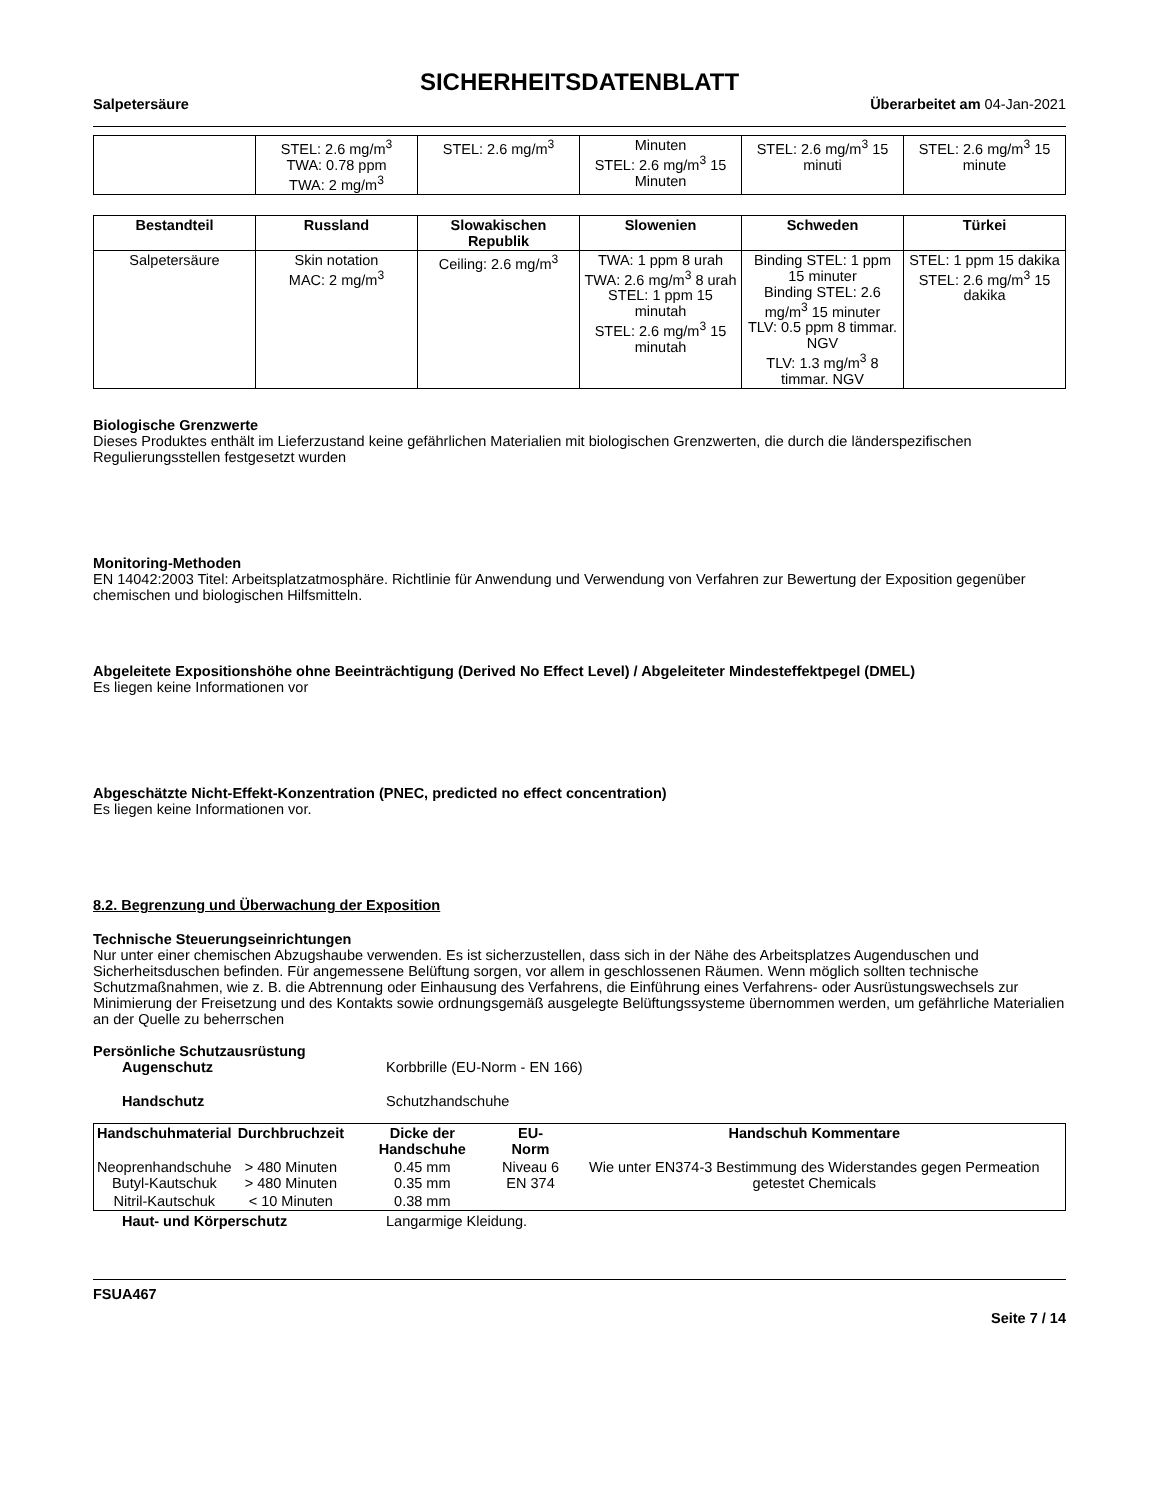SICHERHEITSDATENBLATT
Salpetersäure Überarbeitet am 04-Jan-2021
| | STEL: 2.6 mg/m<sup>3</sup> TWA: 0.78 ppm TWA: 2 mg/m<sup>3</sup> | STEL: 2.6 mg/m<sup>3</sup> | Minuten STEL: 2.6 mg/m<sup>3</sup> 15 Minuten | STEL: 2.6 mg/m<sup>3</sup> 15 minuti | STEL: 2.6 mg/m<sup>3</sup> 15 minute |
| Bestandteil | Russland | Slowakischen Republik | Slowenien | Schweden | Türkei |
| --- | --- | --- | --- | --- | --- |
| Salpetersäure | Skin notation MAC: 2 mg/m<sup>3</sup> | Ceiling: 2.6 mg/m<sup>3</sup> | TWA: 1 ppm 8 urah TWA: 2.6 mg/m<sup>3</sup> 8 urah STEL: 1 ppm 15 minutah STEL: 2.6 mg/m<sup>3</sup> 15 minutah | Binding STEL: 1 ppm 15 minuter Binding STEL: 2.6 mg/m<sup>3</sup> 15 minuter TLV: 0.5 ppm 8 timmar. NGV TLV: 1.3 mg/m<sup>3</sup> 8 timmar. NGV | STEL: 1 ppm 15 dakika STEL: 2.6 mg/m<sup>3</sup> 15 dakika |
Biologische Grenzwerte
Dieses Produktes enthält im Lieferzustand keine gefährlichen Materialien mit biologischen Grenzwerten, die durch die länderspezifischen Regulierungsstellen festgesetzt wurden
Monitoring-Methoden
EN 14042:2003 Titel: Arbeitsplatzatmosphäre. Richtlinie für Anwendung und Verwendung von Verfahren zur Bewertung der Exposition gegenüber chemischen und biologischen Hilfsmitteln.
Abgeleitete Expositionshöhe ohne Beeinträchtigung (Derived No Effect Level) / Abgeleiteter Mindesteffektpegel (DMEL)
Es liegen keine Informationen vor
Abgeschätzte Nicht-Effekt-Konzentration (PNEC, predicted no effect concentration)
Es liegen keine Informationen vor.
8.2. Begrenzung und Überwachung der Exposition
Technische Steuerungseinrichtungen
Nur unter einer chemischen Abzugshaube verwenden. Es ist sicherzustellen, dass sich in der Nähe des Arbeitsplatzes Augenduschen und Sicherheitsduschen befinden. Für angemessene Belüftung sorgen, vor allem in geschlossenen Räumen. Wenn möglich sollten technische Schutzmaßnahmen, wie z. B. die Abtrennung oder Einhausung des Verfahrens, die Einführung eines Verfahrens- oder Ausrüstungswechsels zur Minimierung der Freisetzung und des Kontakts sowie ordnungsgemäß ausgelegte Belüftungssysteme übernommen werden, um gefährliche Materialien an der Quelle zu beherrschen
Persönliche Schutzausrüstung
Augenschutz Korbbrille (EU-Norm - EN 166)
Handschutz Schutzhandschuhe
| Handschuhmaterial | Durchbruchzeit | Dicke der Handschuhe | EU-Norm | Handschuh Kommentare |
| --- | --- | --- | --- | --- |
| Neoprenhandschuhe Butyl-Kautschuk | > 480 Minuten > 480 Minuten | 0.45 mm 0.35 mm | Niveau 6 EN 374 | Wie unter EN374-3 Bestimmung des Widerstandes gegen Permeation getestet Chemicals |
| Nitril-Kautschuk | < 10 Minuten | 0.38 mm | | |
Haut- und Körperschutz Langarmige Kleidung.
FSUA467
Seite 7 / 14